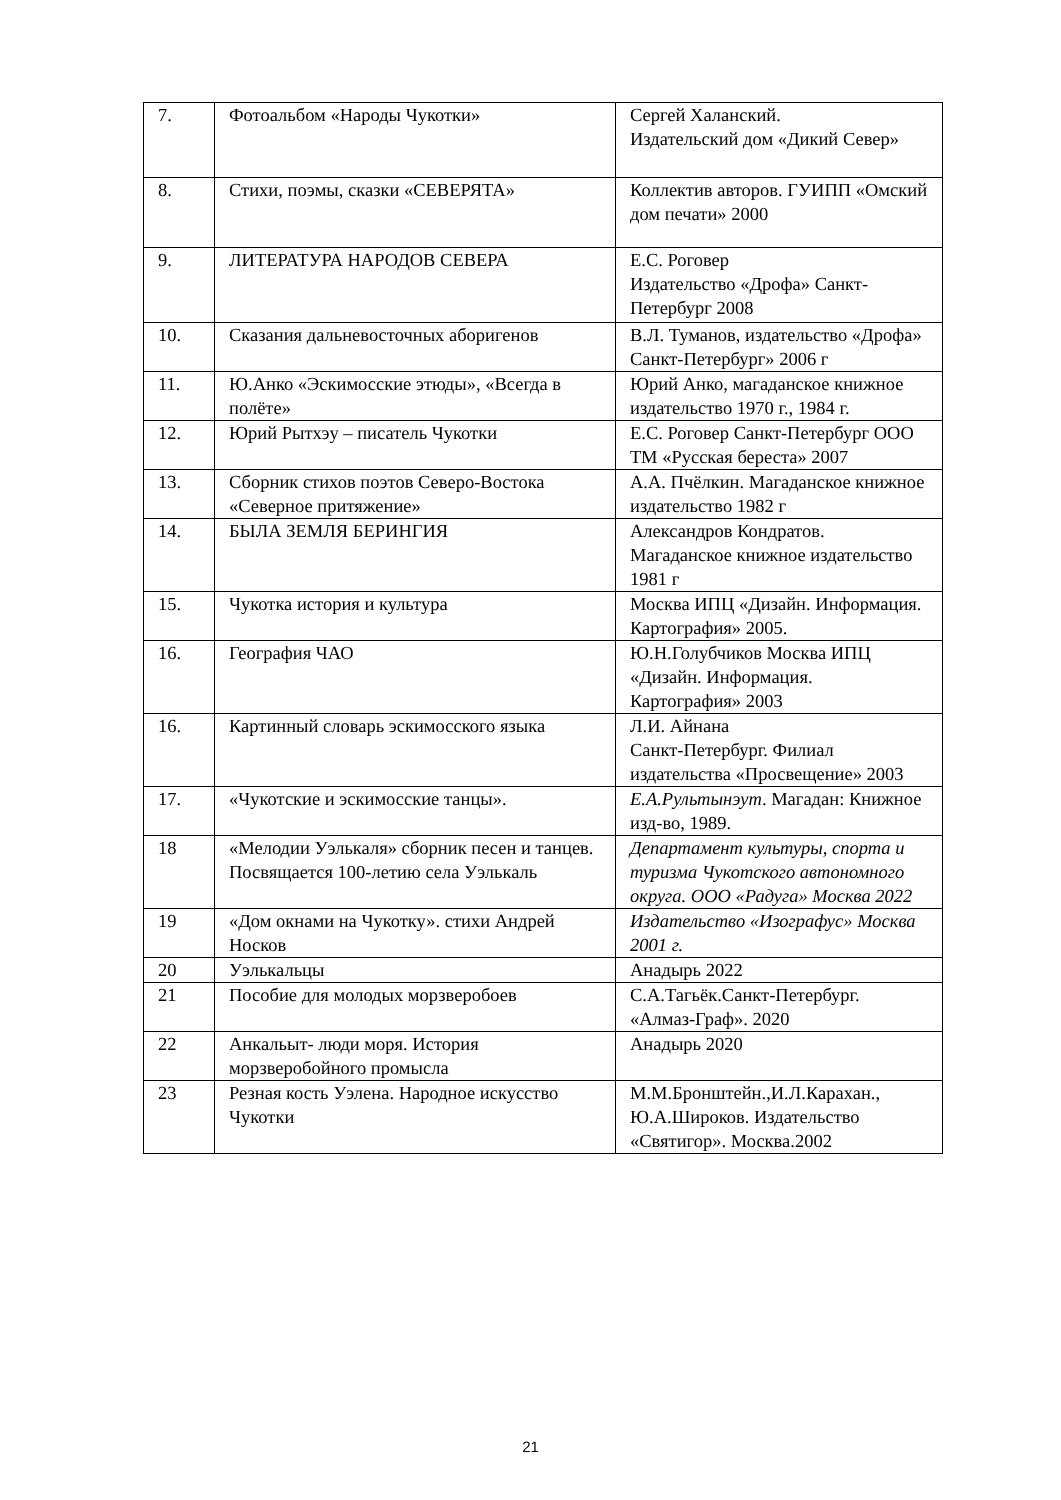| 7. | Фотоальбом «Народы Чукотки» | Сергей Халанский. Издательский дом «Дикий Север» |
| 8. | Стихи, поэмы, сказки «СЕВЕРЯТА» | Коллектив авторов. ГУИПП «Омский дом печати» 2000 |
| 9. | ЛИТЕРАТУРА НАРОДОВ СЕВЕРА | Е.С. Роговер Издательство «Дрофа» Санкт-Петербург 2008 |
| 10. | Сказания дальневосточных аборигенов | В.Л. Туманов, издательство «Дрофа» Санкт-Петербург» 2006 г |
| 11. | Ю.Анко «Эскимосские этюды», «Всегда в полёте» | Юрий Анко, магаданское книжное издательство 1970 г., 1984 г. |
| 12. | Юрий Рытхэу – писатель Чукотки | Е.С. Роговер Санкт-Петербург ООО ТМ «Русская береста» 2007 |
| 13. | Сборник стихов поэтов Северо-Востока «Северное притяжение» | А.А. Пчёлкин. Магаданское книжное издательство 1982 г |
| 14. | БЫЛА ЗЕМЛЯ БЕРИНГИЯ | Александров Кондратов. Магаданское книжное издательство 1981 г |
| 15. | Чукотка история и культура | Москва ИПЦ «Дизайн. Информация. Картография» 2005. |
| 16. | География ЧАО | Ю.Н.Голубчиков Москва ИПЦ «Дизайн. Информация. Картография» 2003 |
| 16. | Картинный словарь эскимосского языка | Л.И. Айнана Санкт-Петербург. Филиал издательства «Просвещение» 2003 |
| 17. | «Чукотские и эскимосские танцы». | Е.А.Рультынэут . Магадан: Книжное изд-во, 1989. |
| 18 | «Мелодии Уэлькаля» сборник песен и танцев. Посвящается 100-летию села Уэлькаль | Департамент культуры, спорта и туризма Чукотского автономного округа. ООО «Радуга» Москва 2022 |
| 19 | «Дом окнами на Чукотку». стихи Андрей Носков | Издательство «Изографус» Москва 2001 г. |
| 20 | Уэлькальцы | Анадырь 2022 |
| 21 | Пособие для молодых морзверобоев | С.А.Тагьёк.Санкт-Петербург. «Алмаз-Граф». 2020 |
| 22 | Анкальыт- люди моря. История морзверобойного промысла | Анадырь 2020 |
| 23 | Резная кость Уэлена. Народное искусство Чукотки | М.М.Бронштейн.,И.Л.Карахан., Ю.А.Широков. Издательство «Святигор». Москва.2002 |
21